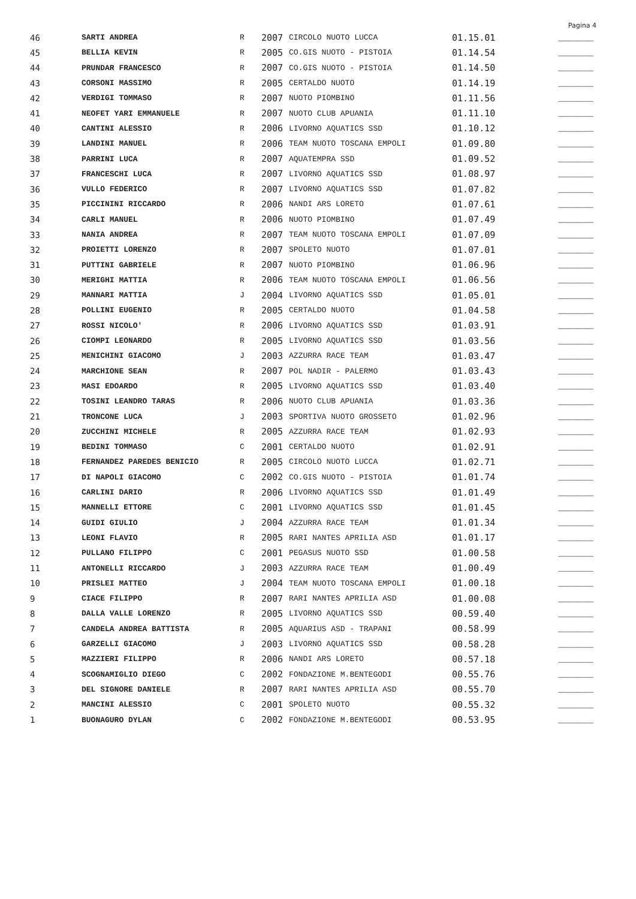Pagina 4
| 46 | SARTI ANDREA | R | 2007 | CIRCOLO NUOTO LUCCA | 01.15.01 | _______ |
| 45 | BELLIA KEVIN | R | 2005 | CO.GIS NUOTO - PISTOIA | 01.14.54 | _______ |
| 44 | PRUNDAR FRANCESCO | R | 2007 | CO.GIS NUOTO - PISTOIA | 01.14.50 | _______ |
| 43 | CORSONI MASSIMO | R | 2005 | CERTALDO NUOTO | 01.14.19 | _______ |
| 42 | VERDIGI TOMMASO | R | 2007 | NUOTO PIOMBINO | 01.11.56 | _______ |
| 41 | NEOFET YARI EMMANUELE | R | 2007 | NUOTO CLUB APUANIA | 01.11.10 | _______ |
| 40 | CANTINI ALESSIO | R | 2006 | LIVORNO AQUATICS SSD | 01.10.12 | _______ |
| 39 | LANDINI MANUEL | R | 2006 | TEAM NUOTO TOSCANA EMPOLI | 01.09.80 | _______ |
| 38 | PARRINI LUCA | R | 2007 | AQUATEMPRA SSD | 01.09.52 | _______ |
| 37 | FRANCESCHI LUCA | R | 2007 | LIVORNO AQUATICS SSD | 01.08.97 | _______ |
| 36 | VULLO FEDERICO | R | 2007 | LIVORNO AQUATICS SSD | 01.07.82 | _______ |
| 35 | PICCININI RICCARDO | R | 2006 | NANDI ARS LORETO | 01.07.61 | _______ |
| 34 | CARLI MANUEL | R | 2006 | NUOTO PIOMBINO | 01.07.49 | _______ |
| 33 | NANIA ANDREA | R | 2007 | TEAM NUOTO TOSCANA EMPOLI | 01.07.09 | _______ |
| 32 | PROIETTI LORENZO | R | 2007 | SPOLETO NUOTO | 01.07.01 | _______ |
| 31 | PUTTINI GABRIELE | R | 2007 | NUOTO PIOMBINO | 01.06.96 | _______ |
| 30 | MERIGHI MATTIA | R | 2006 | TEAM NUOTO TOSCANA EMPOLI | 01.06.56 | _______ |
| 29 | MANNARI MATTIA | J | 2004 | LIVORNO AQUATICS SSD | 01.05.01 | _______ |
| 28 | POLLINI EUGENIO | R | 2005 | CERTALDO NUOTO | 01.04.58 | _______ |
| 27 | ROSSI NICOLO' | R | 2006 | LIVORNO AQUATICS SSD | 01.03.91 | _______ |
| 26 | CIOMPI LEONARDO | R | 2005 | LIVORNO AQUATICS SSD | 01.03.56 | _______ |
| 25 | MENICHINI GIACOMO | J | 2003 | AZZURRA RACE TEAM | 01.03.47 | _______ |
| 24 | MARCHIONE SEAN | R | 2007 | POL NADIR - PALERMO | 01.03.43 | _______ |
| 23 | MASI EDOARDO | R | 2005 | LIVORNO AQUATICS SSD | 01.03.40 | _______ |
| 22 | TOSINI LEANDRO TARAS | R | 2006 | NUOTO CLUB APUANIA | 01.03.36 | _______ |
| 21 | TRONCONE LUCA | J | 2003 | SPORTIVA NUOTO GROSSETO | 01.02.96 | _______ |
| 20 | ZUCCHINI MICHELE | R | 2005 | AZZURRA RACE TEAM | 01.02.93 | _______ |
| 19 | BEDINI TOMMASO | C | 2001 | CERTALDO NUOTO | 01.02.91 | _______ |
| 18 | FERNANDEZ PAREDES BENICIO | R | 2005 | CIRCOLO NUOTO LUCCA | 01.02.71 | _______ |
| 17 | DI NAPOLI GIACOMO | C | 2002 | CO.GIS NUOTO - PISTOIA | 01.01.74 | _______ |
| 16 | CARLINI DARIO | R | 2006 | LIVORNO AQUATICS SSD | 01.01.49 | _______ |
| 15 | MANNELLI ETTORE | C | 2001 | LIVORNO AQUATICS SSD | 01.01.45 | _______ |
| 14 | GUIDI GIULIO | J | 2004 | AZZURRA RACE TEAM | 01.01.34 | _______ |
| 13 | LEONI FLAVIO | R | 2005 | RARI NANTES APRILIA ASD | 01.01.17 | _______ |
| 12 | PULLANO FILIPPO | C | 2001 | PEGASUS NUOTO SSD | 01.00.58 | _______ |
| 11 | ANTONELLI RICCARDO | J | 2003 | AZZURRA RACE TEAM | 01.00.49 | _______ |
| 10 | PRISLEI MATTEO | J | 2004 | TEAM NUOTO TOSCANA EMPOLI | 01.00.18 | _______ |
| 9 | CIACE FILIPPO | R | 2007 | RARI NANTES APRILIA ASD | 01.00.08 | _______ |
| 8 | DALLA VALLE LORENZO | R | 2005 | LIVORNO AQUATICS SSD | 00.59.40 | _______ |
| 7 | CANDELA ANDREA BATTISTA | R | 2005 | AQUARIUS ASD - TRAPANI | 00.58.99 | _______ |
| 6 | GARZELLI GIACOMO | J | 2003 | LIVORNO AQUATICS SSD | 00.58.28 | _______ |
| 5 | MAZZIERI FILIPPO | R | 2006 | NANDI ARS LORETO | 00.57.18 | _______ |
| 4 | SCOGNAMIGLIO DIEGO | C | 2002 | FONDAZIONE M.BENTEGODI | 00.55.76 | _______ |
| 3 | DEL SIGNORE DANIELE | R | 2007 | RARI NANTES APRILIA ASD | 00.55.70 | _______ |
| 2 | MANCINI ALESSIO | C | 2001 | SPOLETO NUOTO | 00.55.32 | _______ |
| 1 | BUONAGURO DYLAN | C | 2002 | FONDAZIONE M.BENTEGODI | 00.53.95 | _______ |